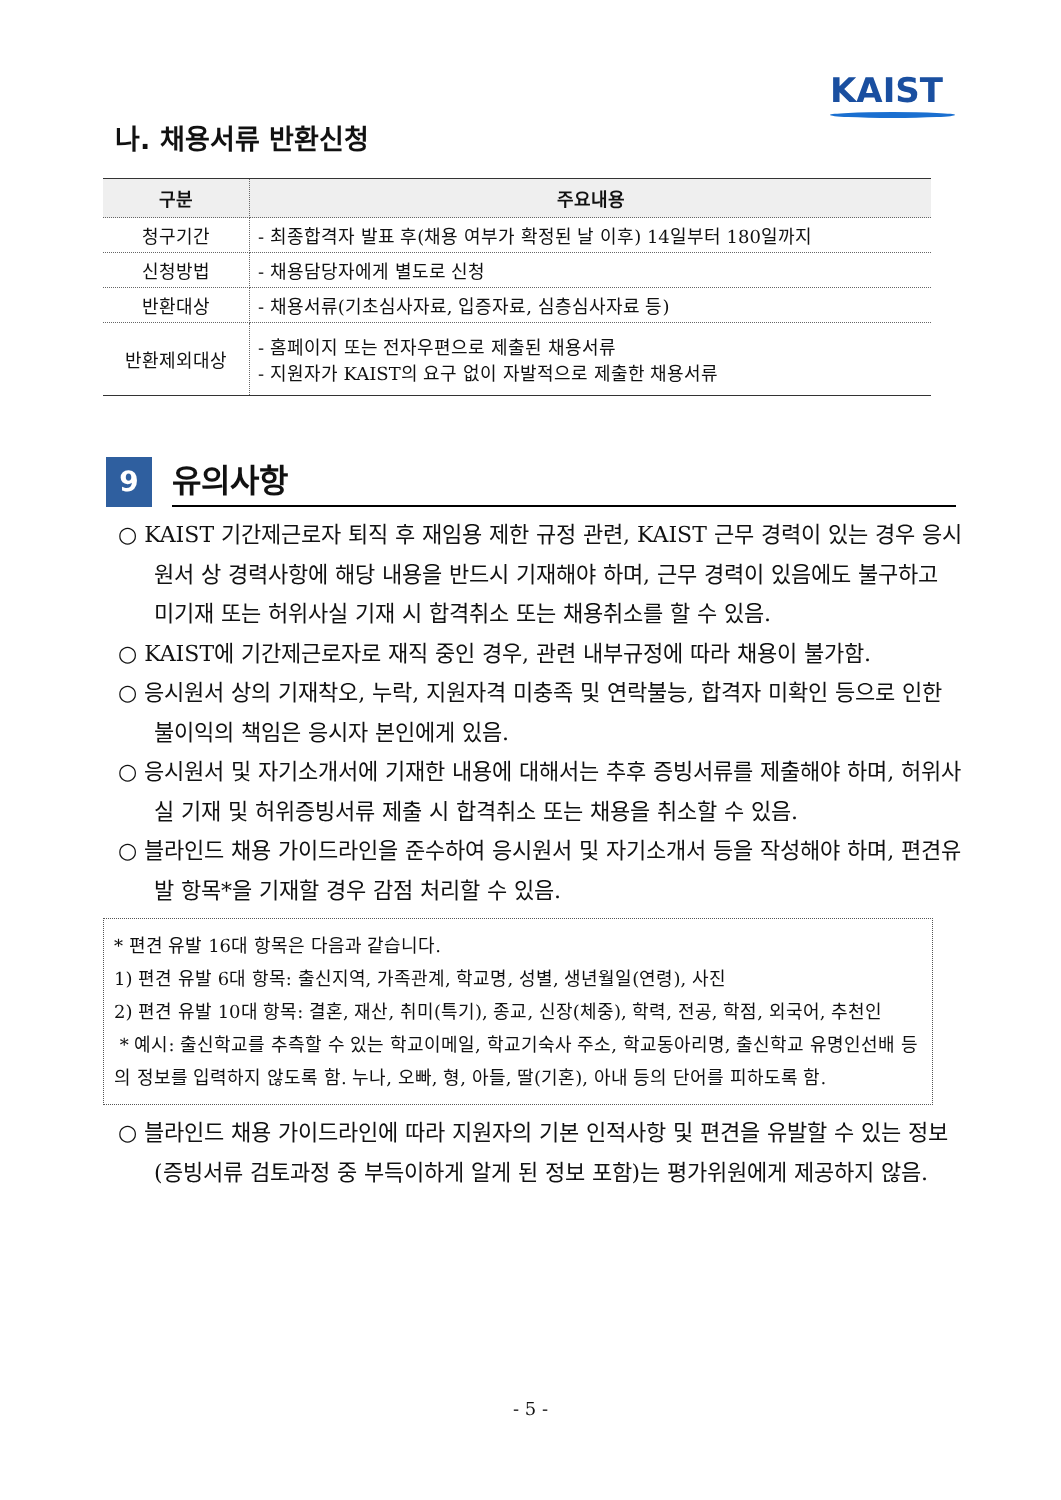KAIST
나. 채용서류 반환신청
| 구분 | 주요내용 |
| --- | --- |
| 청구기간 | - 최종합격자 발표 후(채용 여부가 확정된 날 이후) 14일부터 180일까지 |
| 신청방법 | - 채용담당자에게 별도로 신청 |
| 반환대상 | - 채용서류(기초심사자료, 입증자료, 심층심사자료 등) |
| 반환제외대상 | - 홈페이지 또는 전자우편으로 제출된 채용서류 - 지원자가 KAIST의 요구 없이 자발적으로 제출한 채용서류 |
9
유의사항
○ KAIST 기간제근로자 퇴직 후 재임용 제한 규정 관련, KAIST 근무 경력이 있는 경우 응시원서 상 경력사항에 해당 내용을 반드시 기재해야 하며, 근무 경력이 있음에도 불구하고 미기재 또는 허위사실 기재 시 합격취소 또는 채용취소를 할 수 있음.
○ KAIST에 기간제근로자로 재직 중인 경우, 관련 내부규정에 따라 채용이 불가함.
○ 응시원서 상의 기재착오, 누락, 지원자격 미충족 및 연락불능, 합격자 미확인 등으로 인한 불이익의 책임은 응시자 본인에게 있음.
○ 응시원서 및 자기소개서에 기재한 내용에 대해서는 추후 증빙서류를 제출해야 하며, 허위사실 기재 및 허위증빙서류 제출 시 합격취소 또는 채용을 취소할 수 있음.
○ 블라인드 채용 가이드라인을 준수하여 응시원서 및 자기소개서 등을 작성해야 하며, 편견유발 항목*을 기재할 경우 감점 처리할 수 있음.
* 편견 유발 16대 항목은 다음과 같습니다.
1) 편견 유발 6대 항목: 출신지역, 가족관계, 학교명, 성별, 생년월일(연령), 사진
2) 편견 유발 10대 항목: 결혼, 재산, 취미(특기), 종교, 신장(체중), 학력, 전공, 학점, 외국어, 추천인
* 예시: 출신학교를 추측할 수 있는 학교이메일, 학교기숙사 주소, 학교동아리명, 출신학교 유명인선배 등의 정보를 입력하지 않도록 함. 누나, 오빠, 형, 아들, 딸(기혼), 아내 등의 단어를 피하도록 함.
○ 블라인드 채용 가이드라인에 따라 지원자의 기본 인적사항 및 편견을 유발할 수 있는 정보(증빙서류 검토과정 중 부득이하게 알게 된 정보 포함)는 평가위원에게 제공하지 않음.
- 5 -